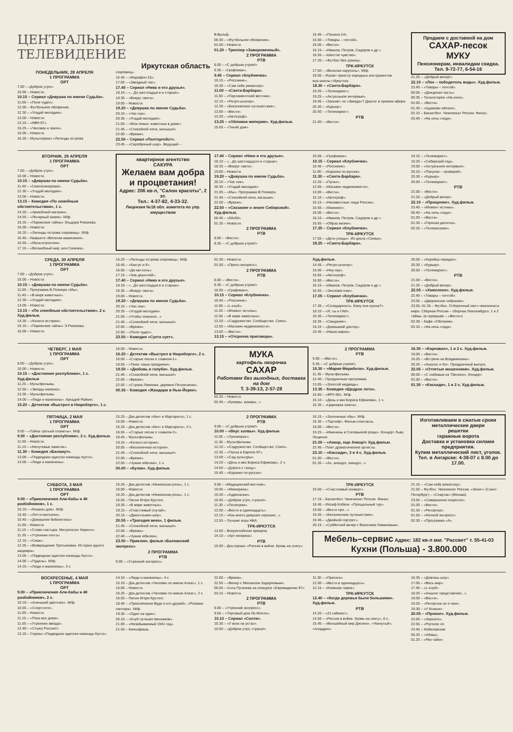ЦЕНТРАЛЬНОЕ ТЕЛЕВИДЕНИЕ
Иркутская область
ПОНЕДЕЛЬНИК, 28 АПРЕЛЯ
1 ПРОГРАММА
ОРТ
7.00 – «Доброе утро».
10.00 – Новости.
10.15 – Сериал «Девушка по имени Судьба».
11.00 – «Поле чудес».
12.00 – Футбольное обозрение.
12.30 – «Угадай мелодию».
13.00 – Новости.
13.15 – «КВН-97».
15.25 – «Человек и закон».
16.00 – Новости.
16.20 – Мультсериал «Легенды острова
сокровищ».
16.45 – «Марафон-15».
17.05 – «Звездный час».
17.40 – Сериал «Нико и его друзья».
18.10 – «...До шестнадцати и старше».
18.35 – «Вокруг света».
19.00 – Новости.
19.20 – «Девушка по имени Судьба».
20.10 – «Час пик».
20.35 – «Угадай мелодию».
21.05 – «Моя семья: животные в доме».
21.45 – «Спокойной ночи, малыши!»
22.00 – «Время».
22.50 – Сериал «Полтергейст».
23.45 – «Серебряный шар». Ведущий –
В.Вульф.
00.30 – «Футбольное обозрение».
01.00 – Новости.
01.20 – Триллер «Завороженный».
2 ПРОГРАММА
РТВ
8.00 – «С добрым утром!»
9.35 – «Графоман».
9.45 – Сериал «Клубничка».
10.15 – «Россияне».
10.30 – «Сам себе режиссер».
11.00 – «Санта-Барбара».
11.50 – «Парламентский вестник».
12.15 – «Ретро-шлягер».
12.30 – «Бесконечное путешествие».
13.00 – «Вести».
13.20 – «Автограф».
13.25 – «Обломок империи». Худ.фильм.
15.05 – «Тихий дом».
15.45 – «Палиха-14».
15.50 – «Товары – почтой».
16.00 – «Вести».
16.15 – «Иванов, Петров, Сидоров и др.»
16.55 – «Шестое чувство».
17.20 – «Футбол без границ».
ТРК-ИРКУТСК
17.50 – «Веселая карусель». М/ф.
18.00 – Играет оркестр народных инструментов муз.школы г.Иркутска.
18.30 – «Санта-Барбара».
19.20 – «Телемаркет».
19.25 – «Актуальное интервью».
19.45 – «Засияет ли «Звезда»? Диалог в прямом эфире.
20.30 – «Курьер».
20.50 – «Телемаркет».
РТВ
21.00 – «Вести».
Продаем с доставкой на дом
САХАР-песок
МУКУ
Пенсионерам, инвалидам скидка.
Тел. 9-72-77, 6-54-16
21.25 – «Добрый вечер!»
22.10 – «Лох – победитель воды». Худ.фильм.
23.45 – «Товары – почтой».
00.05 – «Дежурная часть».
00.35 – Телелотерея «На коне».
01.00 – «Вести».
01.30 – «Адамово яблоко».
02.10 – Баскетбол. Чемпионат России. Финал.
03.40 – «На ночь глядя».
ВТОРНИК, 29 АПРЕЛЯ
1 ПРОГРАММА
ОРТ
7.00 – «Доброе утро».
10.00 – Новости.
10.15 – «Девушка по имени Судьба».
11.40 – «Смехопанорама».
12.30 – «Угадай мелодию».
13.00 – Новости.
13.15 – Комедия «По семейным обстоятельствам», 1 с.
14.20 – «Армейский магазин».
14.55 – «Янтарный замок». М/ф.
15.15 – «Парижские тайны» Эльдара Рязанова.
16.00 – Новости.
16.20 – «Легенды острова сокровищ». М/ф.
16.45 – Кварьете «Веселая квампания».
16.55 – «Мультитроллия».
17.15 – «Волшебный мир, или Синема».
квартирное агентство
САКУРА
Желаем вам добра и процветания!
Адрес: 206 кв-л, "Салон красоты", 2 эт.
Тел.: 4-37-82, 4-33-32.
Лицензия №18 обл. комитета по упр. имуществом
17.40 – Сериал «Нико и его друзья».
18.10 – «...До шестнадцати и старше».
18.35 – «Вокруг света».
19.00 – Новости.
19.20 – «Девушка по имени Судьба».
20.10 – «Час пик».
20.35 – «Угадай мелодию».
21.05 – «Мы». Программа В.Познера.
21.45 – «Спокойной ночи, малыши».
22.00 – «Время».
22.50 – «Сказание о земле Сибирской». Худ.фильм.
00.45 – «50х50».
01.35 – Новости.
2 ПРОГРАММА
РТВ
8.00 – «Вести».
8.35 – «С добрым утром!»
10.05 – «Графоман».
10.15 – Сериал «Клубничка».
10.45 – «Россияне».
11.00 – «Караоке по-русски».
11.30 – «Санта-Барбара».
12.20 – «Пульс».
12.55 – «Магазин недвижимости».
13.00 – «Вести».
15.10 – «Автограф».
15.15 – «Неизвестные люди России».
15.55 – «Манекен».
16.00 – «Вести».
16.15 – «Иванов, Петров, Сидоров и др.»
16.55 – «Образ жизни».
17.25 – Сериал «Клубничка».
ТРК-ИРКУТСК
17.55 – «Дети улицы». Из цикла «Семья».
18.25 – «Санта-Барбара».
19.15 – «Телемаркет».
19.20 – «Сибирский сад».
19.50 – «Актуальное интервью».
20.10 – «Покупая – проверяй».
20.30 – «Курьер».
20.50 – «Телемаркет».
РТВ
21.00 – «Вести».
21.25 – «Добрый вечер».
22.10 – «Прощение». Худ.фильм.
23.45 – «Момент истины».
00.40 – «На ночь глядя».
01.00 – «Вести».
01.30 – «Горячая десятка».
02.25 – «Телемагазин».
СРЕДА, 30 АПРЕЛЯ
1 ПРОГРАММА
ОРТ
7.00 – «Доброе утро».
10.00 – Новости.
10.15 – «Девушка по имени Судьба».
11.00 – Программа В.Познера «Мы».
11.40 – «В мире животных».
12.30 – «Угадай мелодию».
13.00 – Новости.
13.15 – «По семейным обстоятельствам», 2 с. Худ.фильм.
14.35 – «Колесо истории».
15.15 – «Парижские тайны» Э.Рязанова.
16.00 – Новости.
16.20 – «Легенды острова сокровищ». М/ф.
16.45 – «Кактус и К».
16.55 – «До-ми-соль».
17.15 – «Зов джунглей».
17.40 – Сериал «Нико и его друзья».
18.10 – «...До шестнадцати и старше».
18.35 – «Вокруг света».
19.00 – Новости.
19.20 – «Девушка по имени Судьба».
20.10 – «Час пик».
20.35 – «Угадай мелодию».
21.00 – «Чтобы помнили...»
21.45 – «Спокойной ночи, малыши!»
22.00 – «Время».
22.50 – «Поле чудес».
23.50 – Комедия «Суета сует».
01.30 – Новости.
01.50 – «Пресс-экспресс».
2 ПРОГРАММА
РТВ
8.00 – «Вести».
8.35 – «С добрым утром!»
10.05 – «Графоман».
10.15 – Сериал «Клубничка».
10.45 – «Россияне».
11.00 – «L-клуб».
11.25 – «Момент истины».
11.50 – «В мире животных».
12.20 – «Содружество. Сообщество. Союз».
12.55 – «Магазин недвижимости».
13.00 – «Вести».
13.15 – «Отсрочка приговора».
Худ.фильм.
14.45 – «Ретро-шлягер».
15.00 – «Ноу-хау».
15.55 – «Автограф».
16.00 – «Вести».
16.15 – «Иванов, Петров, Сидоров и др.»
16.55 – «Эксповестник».
17.05 – Сериал «Клубничка».
ТРК-ИРКУТСК
17.35 – «Солидарность. Кому она нужна?»
18.10 – «Я, ты и ГАИ».
18.30 – «Телемаркет».
18.35 – «Свидание».
19.15 – «Домашний доктор».
19.45 – «Наша марка».
20.05 – «Коробка передач».
20.30 – «Курьер».
20.50 – «Телемаркет».
РТВ
21.00 – «Вести».
21.25 – «Добрый вечер».
22.05 – «Хамелеон». Худ.фильм.
22.40 – «Товары – почтой».
23.05 – «Дворянское собрание».
23.55, 01.35 – Футбол. Отборочный матч чемпионата мира. Сборная России – сборная Люксембурга. 1 и 2 таймы. (в перерыве – «Вести»)
02.30 – Кафе «Обломов».
03.10 – «На ночь глядя».
ЧЕТВЕРГ, 1 МАЯ
1 ПРОГРАММА
ОРТ
8.00 – «Доброе утро».
10.00 – Новости.
10.15 – «Достояние республики», 1 с. Худ.фильм
11.25 – Мультфильмы.
12.50 – «Звезды манежа».
13.35 – Мультфильмы.
14.00 – «Люди и манекены». Аркадий Райкин.
15.20 – Детектив «Выстрел в Нюрнберге», 1 с.
16.00 – Новости.
16.20 – Детектив «Выстрел в Нюрнберге», 2 с.
16.50 – «Старые песни о главном-1».
18.55 – «Тема: наши праздники».
19.50 – «Дюбовь и голуби». Худ.фильм.
21.45 – «Спокойной ночи, малыши!»
22.00 – «Время».
22.50 – «Страна Лимония, деревня Петросяния».
00.35 – Комедия «Жандарм в Нью-Йорке».
МУКА
картофель окорочка
САХАР
Работаем без выходных, доставка на дом
Т. 3-39-13, 2-57-28
02.25 – Новости.
02.45 – «Кумиры, кумиры...»
2 ПРОГРАММА
РТВ
9.00 – «Вести».
9.35 – «С добрым утром!»
10.30 – «Мария Мирабела». Худ.фильм.
11.35 – Мультфильмы.
12.40 – Праздничная программа.
13.05 – «Золотой медведь».
13.35 – Комедия «Щедрое лето».
15.00 – «ФРУ-89». М/ф.
15.10 – «День и век Бориса Ефимова», 1 ч.
15.35 – «Цирковая сюита».
16.30 – «Карнавал», 1 и 2 с. Худ.фильм.
19.00 – «Вести».
19.25 – «Встречи на Воздвиженке».
20.25 – «Аншлаг и Ко». Праздничный выпуск.
22.05 – «Отпетые мошенники». Худ.фильм.
00.00 – «С любовью из Тбилиси». Концерт.
01.00 – «Вести».
01.30 – «Кэссиди», 1 и 2 с. Худ.фильм.
ПЯТНИЦА, 2 МАЯ
1 ПРОГРАММА
ОРТ
9.00 – «Тайна третьей планеты». М/ф.
9.50 – «Достояние республики», 2 с. Худ.фильм.
11.00 – Новости.
11.15 – «Непутевые заметки».
11.30 – Комедия «Баламут».
13.00 – «Подводная одиссея команды Кусто».
14.05 – «Люди и манекены».
15.25 – Док.детектив «Кент и Маргарита», 1 с.
16.00 – Новости.
16.20 – Док.детектив «Кент и Маргарита», 2 с.
16.55 – «Старые песни о главном-2».
18.45 – Мультфильмы.
19.10 – «Колесо истории».
20.05 – «Бесконечная история».
21.45 – «Спокойной ночи, малыши!»
22.00 – «Время».
22.50 – «Чужие юбилеи», 1 ч.
00.00 – «Кулак». Худ.фильм.
2 ПРОГРАММА
РТВ
9.00 – «С добрым утром!»
10.00 – «Вкус халвы». Худ.фильм.
11.05 – «Лукоморье».
11.30 – Мультфильмы.
12.10 – «Содружество. Сообщество. Союз».
12.35 – «Пасха в Европе-97».
13.00 – «Сад культуры».
14.20 – «День и век Бориса Ефимова», 2 ч.
14.50 – «Дорога к танцу».
15.45 – «Караоке по-русски».
16.15 – «Золоченые лбы». М/ф.
16.30 – «Тартюф». Фильм-спектакль.
19.00 – «Вести».
19.25 – «Именины в Соловьиной роще». Концерт Льва Лещенко.
21.00 – «Анкор, еще Анкор!» Худ.фильм.
22.45 – Поют драматические артисты.
23.10 – «Кэссиди», 3 и 4 с. Худ.фильм.
01.00 – «Вести».
01.35 – «Ах, анекдот, анекдот...»
Изготавливаем в сжатые сроки
металлические двери
решетки
гаражные ворота
Доставка и установка силами предприятия.
Купим металлический лист, уголок.
Тел. в Ангарске: 4-38-07 с 8.00 до 17.00.
СУББОТА, 3 МАЯ
1 ПРОГРАММА
ОРТ
9.00 – «Приключения Али-бабы и 40 разбойников», 1 с.
10.10 – «Кошкин дом». М/ф.
10.40 – «Лотто-миллион».
10.45 – «Домашняя библиотека».
11.00 – Новости.
11.15 – «Слово пастыря. Митрополит Кирилл».
11.35 – «Утренняя почта».
12.10 – «Смак».
12.35 – «Возвращение Третьяковки. История одного шедевра».
13.05 – «Подводная одиссея команды Кусто».
14.00 – «Пудель». М/ф.
14.15 – «Люди и манекены», 3 с.
15.25 – Док.детектив «Неженская роль», 1 с.
16.00 – Новости.
16.20 – Док.детектив «Неженская роль», 1 с.
16.50 – Песни Игоря Крутого.
18.35 – «В мире животных».
19.15 – «Счастливый случай».
20.15 – «Джентльмен-шоу».
20.55 – «Трагедия века», 1 фильм.
21.45 – «Спокойной ночи, малыши!»
22.00 – «Время».
22.40 – «Чужие юбилеи».
23.50 – Приключ. фильм «Балканский экспресс».
2 ПРОГРАММА
РТВ
9.00 – «Утренний экспресс».
9.55 – «Медицинский вестник».
10.05 – «Меморина».
10.30 – «Адреналин».
10.45 – «Доброе утро, страна!»
11.30 – «Пилигрим».
12.00 – «Вести в одиннадцать».
12.15 – «Как много девушек хороших...»
12.55 – Лучшие игры НБА.
ТРК-ИРКУТСК
13.50 – Всероссийская ярмарка.
14.10 – «Арт-мозаика».
РТВ
15.00 – Док.сериал «Россия в войне. Кровь на снегу».
ТРК-ИРКУТСК
15.50 – «Счастливый конверт».
РТВ
17.15 – Баскетбол. Чемпионат России. Финал.
18.45 – Иосиф Кобзон. «Прощальный тур».
19.00 – «Вести про...»
19.20 – «Бесконечное путешествие».
19.45 – «Двойной портрет».
20.15 – «Субботний вечер с Василием Ливановым».
21.15 – «Сам себе режиссер».
21.55 – Футбол. Чемпионат России. «Зенит» (Санкт-Петербург) – «Спартак» (Москва).
23.55 – «Совершенно секретно».
01.00 – «Вести».
01.35 – «Репортер».
01.50 – «Ночной экспресс».
02.30 – «Программа «А».
Мебель–сервис Адрес: 182 кв-л маг. "Рассвет" т. 55-41-03
Кухни (Польша) - 3.800.000
ВОСКРЕСЕНЬЕ, 4 МАЯ
1 ПРОГРАММА
ОРТ
9.00 – «Приключения Али-бабы и 40 разбойников», 2 с.
10.10 – «Аленький цветочек». М/ф.
10.55 – «Спортлото».
11.00 – Новости.
11.15 – «Пока все дома».
11.55 – «Утренняя звезда».
12.40 – «Служу России!»
13.10 – Сериал «Подводная одиссея команды Кусто».
14.10 – «Люди и манекены», 4 с.
15.10 – Док.детектив «Человек по имени Алекс», 1 с.
16.00 – Новости.
16.20 – Док.детектив «Человек по имени Алекс», 2 с.
16.50 – Песни Игоря Крутого.
18.40 – «Приключения Вуди и его друзей», «Розовая пантера». М/ф.
19.35 – «Один на один».
20.10 – «Клуб путешественников».
21.00 – «Незабываемый 1941 год».
21.50 – Киноафиша.
22.00 – «Время».
22.55 – «Вечер с Михаилом Задорновым».
00.05 – Алла Пугачева на конкурсе «Евровидение-97».
03.15 – Новости.
2 ПРОГРАММА
РТВ
9.00 – «Утренний экспресс».
9.55 – «Торговый дом Ле-Монти».
10.10 – Сериал «Солти».
10.35 – «У всех на устах».
10.50 – «Доброе утро, страна!»
11.30 – «Присяга».
12.00 – «Вести в одиннадцать».
12.15 – «Книжная лавка».
ТРК-ИРКУТСК
12.40 – «Когда деревья были большими». Худ.фильм.
РТВ
14.20 – «21 кабинет».
14.50 – «Россия в войне. Кровь на снегу», 8 с.
15.45 – «Волшебный мир Диснея», «Чокнутый», «Аладдин».
16.35 – «Довгань-шоу».
17.05 – «Весь мир».
17.45 – «L-клуб».
18.20 – «Аншлаг представляет...»
19.00 – «Вести».
19.20 – «Репортаж ни о чем».
19.30 – «У Ксюши».
20.05 – «Прокол». Худ.фильм.
22.00 – «Зеркало».
22.55 – «Русское ло
23.45 – Нобелевские
00.25 – «Абзац».
01.20 – «Рек-тайм».